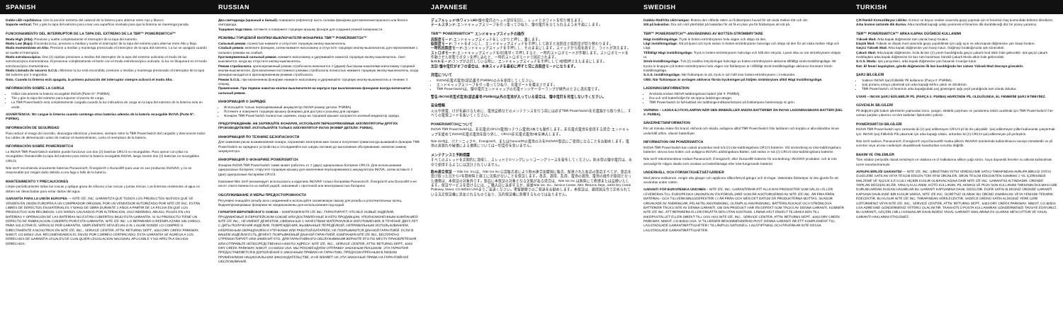SPANISH
Doble LED roja/blanco: Gire la porción extrema del cabezal de la linterna para alternar entre rojo y blanco.
Soporte vertical: Tire y gire la tapa del extremo para crear una superficie nivelada para que la linterna se mantenga parada.
FUNCIONAMIENTO DEL INTERRUPTOR DE LA TAPA DEL EXTREMO DE LA TBR™ POWERSWITCH™
Modo High (Alta): Presione y suelte completamente el interruptor de la tapa del extremo.
Modo Low (Baja): Encienda la luz, presione a medias y suelte el interruptor de la tapa del extremo para alternar entre Alto y Bajo.
Modo momentáneo en Alto: Presione a medias y mantenga presionado el interruptor de la tapa del extremo. La luz se apagará cuando se suelte el interruptor.
Modo estroboscópico: Dos (2) rápidas presiones a medias del interruptor de la tapa del extremo activarán el modo de luz estroboscópica momentánea. Al presionar completamente el botón con el modo estroboscópico activado, la luz se bloqueará en el modo estroboscópico momentáneo.
Modo Llamada de socorro S.O.S.: Mientras la luz está encendida, presione a medias y mantenga presionado el interruptor de la tapa del extremo por 3 segundos.
Nota: Cuando la linterna está apagada, la primera pulsación del interruptor siempre activará el modo Alto.
INFORMACIÓN SOBRE LA CARGA
Utilice únicamente la batería recargable INOVA (Parte N°: PSRBA).
Tire y gire la tapa del extremo para exponer el puerto de carga.
La TBR PowerSwitch está completamente cargada cuando la luz indicadora de carga en la tapa del extremo de la linterna está en verde.
ADVERTENCIA: NO cargue la linterna cuando contenga otras baterías además de la batería recargable INOVA (Parte N°: PSRBA).
INFORMACIÓN DE SEGURIDAD
Para reducir el riesgo de incendio, descargas eléctricas y lesiones, siempre retire la TBR PowerSwitch del cargador y desconecte todos los cables de alimentación antes de realizar el mantenimiento, como el reemplazo de la batería.
INFORMACIÓN SOBRE POWERSWITCH
La INOVA TBR PowerSwitch también puede funcionar con dos (2) baterías CR123 no recargables. Para operar con pilas no recargables: Desatornille la tapa del extremo para retirar la batería recargable INOVA, luego inserte dos (2) baterías no recargables CR123.
Nite Ize® recomienda únicamente baterías Panasonic®, Energizer® o Duracell® para usar en sus productos INOVA®, y no es responsable por ningún daño debido a una fuga o fallo de la batería.
MANTENIMIENTO Y PRECAUCIONES
Limpie periódicamente todas las roscas y aplique grasa de silicona a las roscas y juntas tóricas. Las linternas resistentes al agua no deben ser desechadas para evitar daños del agua.
GARANTÍA PARA LA UNIÓN EUROPEA — NITE IZE, INC. GARANTIZA QUE TODOS LOS PRODUCTOS NUEVOS QUE SE VENDEN EN UNIÓN EUROPEA A UN COMPRADOR ORIGINAL POR UN VENDEDOR AUTORIZADO POR NITE IZE INC. ESTÁN LIBRES DE DEFECTOS EN MATERIALES Y MANO DE OBRA DURANTE 2 AÑOS A PARTIR DE LA FECHA EN QUE LOS PRODUCTOS SON RECIBIDOS. LOS DAÑOS CAUSADOS POR ALTERACIÓN, USO INDEBIDO, ABUSO, FUGAS EN LAS BATERÍAS Y OPERACIÓN DE LAS BATERÍAS NO ESTÁN CUBIERTOS BAJO ESTA GARANTÍA. SI SU PRODUCTO TIENE UN DEFECTO DE FABRICACIÓN CUBIERTO POR ESTA GARANTÍA, NITE IZE INC. LO REPARARÁ O REEMPLAZARÁ SIN CARGO. PARA SOLICITAR EL SERVICIO POR GARANTÍA, SIMPLEMENTE DEVUÉLVALO AL LUGAR DONDE LO COMPRÓ O DIRECTAMENTE A NOSOTROS EN NITE IZE, INC., SERVICE CENTER, ATTN: RETURNS DEPT., 6303 DRY CREEK PARKWAY, NIWOT, CO 80503 USA. RECOMENDAMOS EL ENVÍO POR CORREO CERTIFICADO. ESTA GARANTÍA SE AGREGA A LOS DERECHOS DE GARANTÍA LEGALES DE CUALQUIER LEGISLACIÓN NACIONAL APLICABLE Y NO AFECTA A DICHOS DERECHOS.
RUSSIAN
Два светодиода (красный и белый): поверните рефлектор часть головки фонарика для включения красного или белого светодиода.
Торцевая подставка: потяните и поверните торцевую крышку фонаря для создания ровной поверхности.
РЕЖИМЫ ТОРЦЕВОЙ КНОПКИ-ВЫКЛЮЧАТЕЛЯ ФОНАРИКА TBR™ POWERSWITCH™
Сильный режим: полностью нажмите и отпустите торцевую кнопку-выключатель.
Слабый режим: включите фонарик, затем нажмите наполовину и отпустите торцевую кнопку-выключатель для переключения с сильного режима на слабый.
Кратковременный сильный режим: нажмите наполовину и удерживайте нажатой торцевую кнопку-выключатель. Свет выключится, когда вы отпустите кнопку-выключатель.
Режим стробоскопа: кратковременный режим стробоскопа включается 2 (двумя) быстрыми нажатиями наполовину торцевой кнопки-выключателя. Для включения постоянного режима стробоскопа полностью нажмите торцевую кнопку-выключатель, когда фонарик находится в кратковременном режиме стробоскопа.
Режим S.O.S.: при включенном фонарике нажмите наполовину и удерживайте торцевую кнопку-выключатель в течение 3 секунд.
Примечание. При первом нажатии кнопки-выключателя на корпусе при выключенном фонарике всегда включается сильный режим.
ИНФОРМАЦИЯ О ЗАРЯДКЕ
Используйте только перезаряжаемый аккумулятор INOVA (номер детали: PSRBA).
Потяните и поверните торцевую крышку фонарика для доступа к разъему для зарядки.
Фонарик TBR PowerSwitch полностью заряжен, когда на торцевой крышке загорается зеленый индикатор заряда.
ПРЕДУПРЕЖДЕНИЕ: НЕ ЗАРЯЖАЙТЕ ФОНАРИК, ИСПОЛЬЗУЯ ПЕРЕЗАРЯЖАЕМЫЕ АККУМУЛЯТОРЫ ДРУГИХ ПРОИЗВОДИТЕЛЕЙ. ИСПОЛЬЗУЙТЕ ТОЛЬКО АККУМУЛЯТОР INOVA (НОМЕР ДЕТАЛИ: PSRBA).
ИНФОРМАЦИЯ ПО ТЕХНИКЕ БЕЗОПАСНОСТИ
Для снижения риска возникновения пожара, поражения электрическим током и получения травм всегда вынимайте фонарик TBR PowerSwitch из зарядного устройства и отсоединяйте все шнуры питания до выполнения обслуживания, включая замену аккумулятора.
ИНФОРМАЦИЯ О ФОНАРИКЕ POWERSWITCH
Фонарик INOVA TBR PowerSwitch также может работать от 2 (двух) одноразовых батареек CR123. Для использования одноразовых батареек: открутите торцевую крышку для извлечения перезаряжаемого аккумулятора INOVA, затем вставьте 2 (две) одноразовые батарейки CR123.
Компания Nite Ize® рекомендует использовать в изделиях INOVA® только батарейки Panasonic®, Energizer® или Duracell® и не несет ответственности за любой ущерб, связанный с протечкой или неисправностью батареек.
ОБСЛУЖИВАНИЕ И МЕРЫ ПРЕДОСТОРОЖНОСТИ
Регулярно очищайте резьбу всех соединений и используйте силиконовую смазку для резьбы и уплотнительных колец. Водонепроницаемые фонарики не предназначены для использования под водой.
ГАРАНТИЯ ЕВРОПЕЙСКОГО СОЮЗА – КОМПАНИЯ NITE IZE INC. ГАРАНТИРУЕТ, ЧТО ВСЕ НОВЫЕ ИЗДЕЛИЯ, ПРОДАВАЕМЫЕ В ЕВРОПЕЙСКОМ СОЮЗЕ ИЛИ ДОСТАВЛЕННЫЕ В НЕГО ПРОДАВЦОМ, УПОЛНОМОЧЕННЫМ КОМПАНИЕЙ NITE IZE INC., НЕ ИМЕЮТ ДЕФЕКТОВ, СВЯЗАННЫХ С КАЧЕСТВОМ МАТЕРИАЛОВ И ИЗГОТОВЛЕНИЯ, В ТЕЧЕНИЕ ДВУХ ЛЕТ С ДАТЫ ПОЛУЧЕНИЯ ИЗДЕЛИЯ. ПОВРЕЖДЕНИЯ, ВЫЗВАННЫЕ ПЕРЕДЕЛКОЙ, НЕПРАВИЛЬНЫМ ИСПОЛЬЗОВАНИЕМ, НЕБРЕЖНЫМ ОБРАЩЕНИЕМ И УТЕЧКАМИ ИЛИ РАБОТОЙ БАТАРЕЕК, НЕ ПОКРЫВАЮТСЯ ДАННОЙ ГАРАНТИЕЙ. ЕСЛИ В ВАШЕМ ИЗДЕЛИИ ЕСТЬ ДЕФЕКТ, ПОКРЫВАЕМЫЙ ДАННОЙ ГАРАНТИЕЙ, КОМПАНИЯ NITE IZE INC. БЕСПЛАТНО ОТРЕМОНТИРУЕТ ИЛИ ЗАМЕНИТ ЕГО. ДЛЯ ГАРАНТИЙНОГО ОБСЛУЖИВАНИЯ ВЕРНИТЕ ЕГО ПО МЕСТУ ПРИОБРЕТЕНИЯ ИЛИ ОТПРАВЬТЕ НЕПОСРЕДСТВЕННО НАМ ПО АДРЕСУ: NITE IZE, INC., SERVICE CENTER, ATTN: RETURNS DEPT., 6303 DRY CREEK PARKWAY, NIWOT, CO 80503 USA. МЫ РЕКОМЕНДУЕМ ОТПРАВКУ ЗАКАЗНЫМ ПИСЬМОМ. ЭТА ГАРАНТИЯ ПРЕДОСТАВЛЯЕТСЯ В ДОПОЛНЕНИЕ К ЗАКОННЫМ ПРАВАМ НА ГАРАНТИЮ, ПРЕДУСМОТРЕННЫМ В ЛЮБОМ ПРИМЕНИМОМ НАЦИОНАЛЬНОМ ЗАКОНОДАТЕЛЬСТВЕ, И НЕ ВЛИЯЕТ НА ЭТИ ЗАКОННЫЕ ПРАВА НА ГАРАНТИЙНОЕ ОБСЛУЖИВАНИЕ.
JAPANESE
デュアルレッド/ホワイトLED: 懐中電灯のヘッド部分を回し、レッドとホワイトを切り替えます。
テールスタンド: エンドキャップスリーブを引っ張ってひねり、懐中電灯を立てられるよう水平面にします。
TBR™ POWERSWITCH™ エンドキャップスイッチの操作
高照度モード: エンドキャップスイッチをしっかりと押し、離します。
低照度モード: ライトをオンにし、エンドキャップスイッチを半押しして放すと高照度と低照度が切り替わります。
一時的高照度モード: エンドキャップスイッチを半押しし、そのままにします。スイッチから指を放すと、ライトが消えます。
ストロボモード: エンドキャップスイッチを2回素早く半押しすると、一時的ストロボモードが作動します。ストロボモードを作動させた状態でボタンを押し込むと、一時的ストロボモードで固定されます。
S.O.S.モード: ランプが点灯している時に、エンドキャップスイッチを半押しして3秒間押さえたままにします。
注記:懐中電灯がオフの場合は、本体スイッチを最初に押すと常に高照度モードになります。
充電について
INOVA充電式電池(部品番号:PSRBA)のみを使用してください。
エンドキャップスリーブを引っ張ってひねり、充電ポートを露出させます。
TBR PowerSwitchは、懐中電灯エンドキャップの充電インジケーターランプが緑色のときに満充電です。
警告:INOVA充電式電池(部品番号:PSRBA)以外の電池が入っている場合は、懐中電灯を充電しないでください。
安全情報
火災や感電、けがを避けるために、電池交換などのメンテナンスを行う前には必ずTBR PowerSwitchを充電器から取り外し、すべての電源コードを抜いてください。
POWERSWITCHについて
INOVA TBR PowerSwitchは、非充電式CR123電池(リチウム電池)2本でも動作します。非充電式電池を使用する場合:エンドキャップを緩めてINOVA充電式電池を取り外し、CR123非充電式電池2本を挿入します。
Nite Ize®は、パナソニック®、Energizer®、またはDuracell®の電池のみをINOVA®製品にご使用になることをお勧めします。電池の液漏れや破損による損傷については一切責任を負いません。
メンテナンスと予防措置
すべてのスレッドを定期的に清掃し、スレッドとOリングにシリコーングリースを塗布してください。防水型の懐中電灯は、水中で使用するようには設計されていません。
欧州連合保証 — Nite Ize, Inc.は、Nite Ize Inc.公認販売者により欧州連合加盟国に販売、配達された新品の製品すべてが、製品を受け取った日から2年間材料と施工に欠陥がないことを保証します。改造、誤用、乱用、電池の漏洩、電池の操作が原因となった損傷は、本保証の対象外です。製品に本保証の対象となる欠陥がある場合は、Nite Ize Inc.は無料にて修理または交換いたします。保証サービスを受けるには、ご購入店に返却するか、直接Nite Ize, Inc., Service Center, Attn: Returns Dept., 6303 Dry Creek Parkway, Niwot, CO 80503 USAまでご返送ください。書留郵便でのご発送をお勧めします。本保証は、適用国法令で定められている法定保証権に追加されるものであり、法的保証権に影響するものではありません。
SWEDISH
Dubbla Röd/Vita LED-lampor: Rotera den vitfärde delen av ficklampans huvud för att växla mellan rött och vitt.
Stå på baksidan: Dra och vrid ytterhöljet på baksidan för att få en plan yta för ficklampan att stå på.
TBR™ POWERSWITCH™-ANVÄNDNING AV BOTTEN-STRÖMBRYTARE
Högt inställningsläge: Tryck in botten-strömbrytaren hela vägen och släpp så den.
Lågt inställningsläge: Slå på ljuset och tryck sedan in botten-strömbrytaren halvvägs och släpp så den för att växla mellan Högt och Lågt.
Tillfälligt Högt inställningsläge: Tryck in botten-strömbrytaren halvvägs och håll den intryckt. Ljuset släs av när strömbrytaren släpps ut.
Strob-inställningsläge: Två (2) snabba intryckningar halvvägs av botten-strömbrytaren aktiverar tillfälligt strob-inställningsläge. Att trycka in knappen på botten-strömbrytaren hela vägen när ficklampan är i tillfälligt strob-inställningsläge aktiverar Konstant Strob-inställningsläge.
S.O.S. inställningsläge: När ficklampan är på, tryck in och håll inne botten-strömbrytaren i 3 sekunder.
OBS: När ficklampan är avslagen aktiverar första tryckningen på höljets strömbrytare alltid Högt inställningsläge.
LADDNINGSINFORMATION
Använda endast INOVA laddningsbara batteri (del #: PSRBA).
Dra och vrid batterihöljet för att öppna laddnings-uttaget.
TBR PowerSwitch är full-laddad när laddnings-indikatorlampan på ficklampans bottenstopp är grön.
VARNING – LADDA EJ FICKLAMPAN NÄR DEN INNEHÅLLER ANDRA BATTERIER ÄN INOVA LADDNINGSBARA BATTERI (DEL #: PSRBA).
SÄKERHETSINFORMATION
För att minska risken för brand, elchock och skada, avlägsna alltid TBR PowerSwitch från laddaren och koppla ur alla elsladdar innan underhåll utförs, såsom batteribyte.
INFORMATION OM POWERSWITCH
INOVA TBR PowerSwitch kan också användas med två (2) icke-laddningsbara CR123 batterier. Vid användning av icke-laddningsbara batterier: skruva loss botten och avlägsna INOVA Laddningsbara Batteri, sätt sedan in två (2) CR123 icke-laddningsbara batterier.
Nite Ize® rekommenderar endast Panasonic®, Energizer®, eller Duracell® batterier för användning i INOVA® produkter, och är inte ansvarigt för någon skada som orsakas av batteriläckage eller icke-fungerande batterier.
UNDERHÅLL OCH FÖRSIKTIGHETSÅTGÄRDER
Med jämna mellanrum, rengör alla gängor och applicera silikonfett på gängor och O-ringar. Vattentäta ficklampor är inte gjorda för att användas under vatten.
GARANTI FÖR EUROPEISKA UNIONEN – NITE IZE, INC. GARANTERAR ATT ALLA NYA PRODUKTER SOM SÄLJS I ELLER LEVERERAS TILL EUROPEISKA UNIONEN AV EN FÖRSÄLJARE SOM ÄR AUKTORISERAD AV NITE IZE INC. ÄR FRIA FRÅN MATERIAL- OCH TILLVERKNINGSDEFEKTER I 2 ÅR FRÅN OCH MED DET DATUM DÅ PRODUKTERNA MOTTAS. SKADOR ORSAKADE AV ÄNDRINGAR, FELAKTIG ANVÄNDNING, OLÄMPLIG ANVÄNDNING, BATTERILÄCKAGE OCH STRÖMLÖSA BATTERIER TÄCKS INTE AV DENNA GARANTI. OM DIN PRODUKT HAR EN DEFEKT SOM TÄCKS AV DENNA GARANTI, KOMMER NITE IZE INC. ATT REPARERA ELLER ERSÄTTA DEN UTAN KOSTNAD. LÄMNA HELT ENKELT TILLBAKA DEN TILL INKÖPSSTÄLLET ELLER DIREKT TILL OSS HOS NITE IZE, INC., SERVICE CENTER, ATTN: RETURNS DEPT., 6303 DRY CREEK PARKWAY, NIWOT, CO 80503 USA. VI TILLRÅDER REKOMMENDERAD POST. DENNA GARANTI ÄR ETT KOMPLEMENT TILL LAGSTADGADE GARANTIRÄTTIGHETER I TILLÄMPLIG NATIONELL LAGSTIFTNING OCH PÅVERKAR INTE DESSA LAGSTADGADE GARANTIRÄTTIGHETER.
TURKISH
Çift Renkli Kırmızı/Beyaz LEDler: Kırmızı ve beyaz renkler arasında geçiş yapmak için el fenerinin baş kısmındaki bölümü döndürün.
Arka kısmın üstünde dik durma: Arka taraftaki kapağı çekip çevirerek el fenerinin dik durabileceği düz bir yüzey yaratınız.
TBR™ POWERSWITCH™ ARKA KAPAK DÜĞMESİ KULLANIMI
Yüksek Mod: Arka kapak düğmesine tam olarak basıp bırakın.
Düşük Mod: Yüksek ve düşük mod arasında geçiş yapabilmek için ışığı açın ve arka kapak düğmesine yarı basıp bırakın.
Geçici Yüksek Mod: Arka kapak düğmesine yarı basıp tutun. Düğmeyi bıraktığınızda ışık sönecektir.
Çakarlı Mod: Arka kapak düğmesine, hızla iki kez (2) yarım basıldığında geçici çakarlı mod etkin hale gelecektir. Işık geçici çakarlı moddayken arka kapak düğmesine bir kez tam basılması Sürekli Çakarlı Modu etkin hale getirecektir.
S.O.S. Modu: Işık yanıyorken, arka kapak düğmesine yarı basarak 3 saniye tutun.
Not: El feneri kapalıyken, gövde düğmesine ilk kez basıldığında her zaman Yüksek Mod devreye girecektir.
ŞARJ BİLGİLERİ
Sadece INOVA Şarj Edilebilir Pil kullanınız (Parça #: PSRBA).
Şarj portunu ortaya çıkarmak için arka kapağı kılıfını çekin ve döndürün.
TBR PowerSwitch, el fenerinin arka kapağındaki şarj göstergesi ışığı yeşil yandığında tam olarak doludur.
UYARI – INOVA ŞARJ EDİLEBİLİR PİL (PARÇA #: PSRBA) HARİCİNDE PİL OLDUĞUNDA, EL FENERİNİ ŞARJ ETMEYİNİZ.
GÜVENLİK BİLGİLERİ
Pil değişimi gibi bakım işlemlerini yapmadan önce, yangın, elektrik çarpması ve yaralanma riskini azaltmak için TBR PowerSwitch'i her zaman şarjdan çıkarınız ve tüm kabloları fişlerinden çekiniz.
POWERSWITCH BİLGİLERİ
INOVA TBR PowerSwitch aynı zamanda iki (2) şarj edilemeyen CR123 pil ile de çalışabilir. Şarj edilemeyen pilleri kullanarak çalıştırmak için: INOVA Şarj Edilebilir Pili çıkarmak için arka kapağı sökün, ardından iki (2) CR123 şarj edilemeyen pil yerleştirin.
Nite Ize® sadece, Panasonic®, Energizer® veya Duracell® marka pillerin INOVA® ürünlerinde kullanılmasını tavsiye etmektedir ve pil sızıntısı veya arızası nedeniyle oluşabilecek hasarlardan sorumlu değildir.
BAKIM VE ÖNLEMLER
Tüm vidaları periyodik olarak temizleyin ve vidalara ve O halkalarına silikon yağı sürün. Suya dayanıklı fenerler su altında kullanılmak üzere tasarlanmamıştır.
AVRUPA BİRLİĞİ GARANTİSİ — NITE IZE, INC. ŞİRKETİNİN YETKİ VERDİĞİ BİR SATICI TARAFINDAN AVRUPA BİRLİĞİ ÜYESİ ÜLKELERE SATILAN VEYA TESLİM EDİLEN TÜM YENİ ÜRÜNLER, ÜRÜN TESLİM EDİLDİKTEN SONRAKİ 2 YIL İÇERİSİNDE MALZEME VE İŞÇİLİK İLE İLGİLİ HİÇBİR KUSUR OLMAYACAĞINA DAİR NITE IZE INC. GARANTİSİ ALTINDADIR. ÜRÜNDE YAPILAN DEĞİŞİKLİKLER, YANLIŞ KULLANIM, KÖTÜ KULLANIM, PİL AKMASI VE PİLİN SON KULLANIMI TARİHİNİN DOLMASI GİBİ DURUMLARDAN DOĞAN HASARLAR BU GARANTİ KAPSAMINA DAHİL DEĞİLDİR. EĞER SATIN ALDIĞINIZ ÜRÜNDE GARANTİ KAPSAMI DAHİLİNDE BİR KUSUR VARSA, NITE IZE INC. ÜCRETSİZ OLARAK BU ÜRÜNÜ ONARACAK VEYA YENİSİNİ TEDARİK EDECEKTİR. BU KUSUR NITE IZE INC. TARAFINDAN VERİLECEKTİR. SADECE ÜRÜNÜ SATIN ALDIĞINIZ YERE GERİ GÖTÜRMENİZ VEYA NITE IZE, INC., SERVICE CENTER, ATTN: RETURNS DEPT., 6303 DRY CREEK PARKWAY, NIWOT, CO 80503 USA ADRESİNE GÖNDERMENİZ YETERLİ OLACAKTIR. TAAHHÜTLÜ POSTA KULLANARAK GÖNDERMENİZİ TAVSİYE EDİYORUZ. BU GARANTİ, GEÇERLİ MİLLİ KANUNLAR DAHİLİNDEKİ YASAL GARANTİ HAKLARINA EK OLARAK MEVCUTTUR VE YASAL GARANTİ HAKLARINI ETKİLEMEZ.